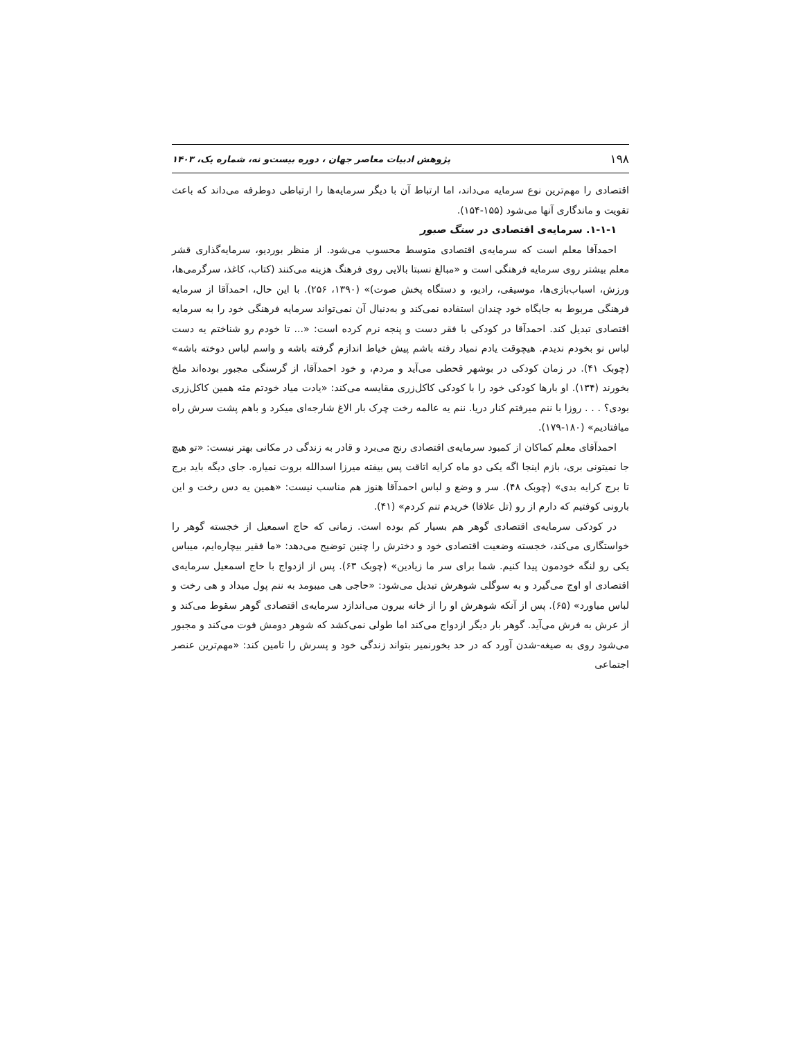۱۹۸ پژوهش ادبیات معاصر جهان ، دوره بیست‌و نه، شماره یک، ۱۴۰۳
اقتصادی را مهم‌ترین نوع سرمایه می‌داند، اما ارتباط آن با دیگر سرمایه‌ها را ارتباطی دوطرفه می‌داند که باعث تقویت و ماندگاری آنها می‌شود (۱۵۵-۱۵۴).
۱-۱-۱. سرمایه‌ی اقتصادی در سنگ صبور
احمدآقا معلم است که سرمایه‌ی اقتصادی متوسط محسوب می‌شود. از منظر بوردیو، سرمایه‌گذاری قشر معلم بیشتر روی سرمایه فرهنگی است و «مبالغ نسبتا بالایی روی فرهنگ هزینه می‌کنند (کتاب، کاغذ، سرگرمی‌ها، ورزش، اسباب‌بازی‌ها، موسیقی، رادیو، و دستگاه پخش صوت)» (۱۳۹۰، ۲۵۶). با این حال، احمدآقا از سرمایه فرهنگی مربوط به جایگاه خود چندان استفاده نمی‌کند و به‌دنبال آن نمی‌تواند سرمایه فرهنگی خود را به سرمایه اقتصادی تبدیل کند. احمدآقا در کودکی با فقر دست و پنجه نرم کرده است: «... تا خودم رو شناختم یه دست لباس نو بخودم ندیدم. هیچوقت یادم نمیاد رفته باشم پیش خیاط اندازم گرفته باشه و واسم لباس دوخته باشه» (چوبک ۴۱). در زمان کودکی در بوشهر قحطی می‌آید و مردم، و خود احمدآقا، از گرسنگی مجبور بوده‌اند ملخ بخورند (۱۳۴). او بارها کودکی خود را با کودکی کاکل‌زری مقایسه می‌کند: «یادت میاد خودتم مثه همین کاکل‌زری بودی؟ . . . روزا با ننم میرفتم کنار دریا. ننم یه عالمه رخت چرک بار الاغ شارجه‌ای میکرد و باهم پشت سرش راه میافتادیم» (۱۸۰-۱۷۹).
احمدآقای معلم کماکان از کمبود سرمایه‌ی اقتصادی رنج می‌برد و قادر به زندگی در مکانی بهتر نیست: «تو هیچ جا نمیتونی بری، بازم اینجا اگه یکی دو ماه کرایه اتاقت پس بیفته میرزا اسدالله بروت نمیاره. جای دیگه باید برج تا برج کرایه بدی» (چوبک ۴۸). سر و وضع و لباس احمدآقا هنوز هم مناسب نیست: «همین یه دس رخت و این بارونی کوفتیم که دارم از رو (تل علافا) خریدم تنم کردم» (۴۱).
در کودکی سرمایه‌ی اقتصادی گوهر هم بسیار کم بوده است. زمانی که حاج اسمعیل از خجسته گوهر را خواستگاری می‌کند، خجسته وضعیت اقتصادی خود و دخترش را چنین توضیح می‌دهد: «ما فقیر بیچاره‌ایم، میباس یکی رو لنگه خودمون پیدا کنیم. شما برای سر ما زیادین» (چوبک ۶۳). پس از ازدواج با حاج اسمعیل سرمایه‌ی اقتصادی او اوج می‌گیرد و به سوگلی شوهرش تبدیل می‌شود: «حاجی هی میبومد به ننم پول میداد و هی رخت و لباس میاورد» (۶۵). پس از آنکه شوهرش او را از خانه بیرون می‌اندازد سرمایه‌ی اقتصادی گوهر سقوط می‌کند و از عرش به فرش می‌آید. گوهر بار دیگر ازدواج می‌کند اما طولی نمی‌کشد که شوهر دومش فوت می‌کند و مجبور می‌شود روی به صیغه-شدن آورد که در حد بخورنمیر بتواند زندگی خود و پسرش را تامین کند: «مهم‌ترین عنصر اجتماعی